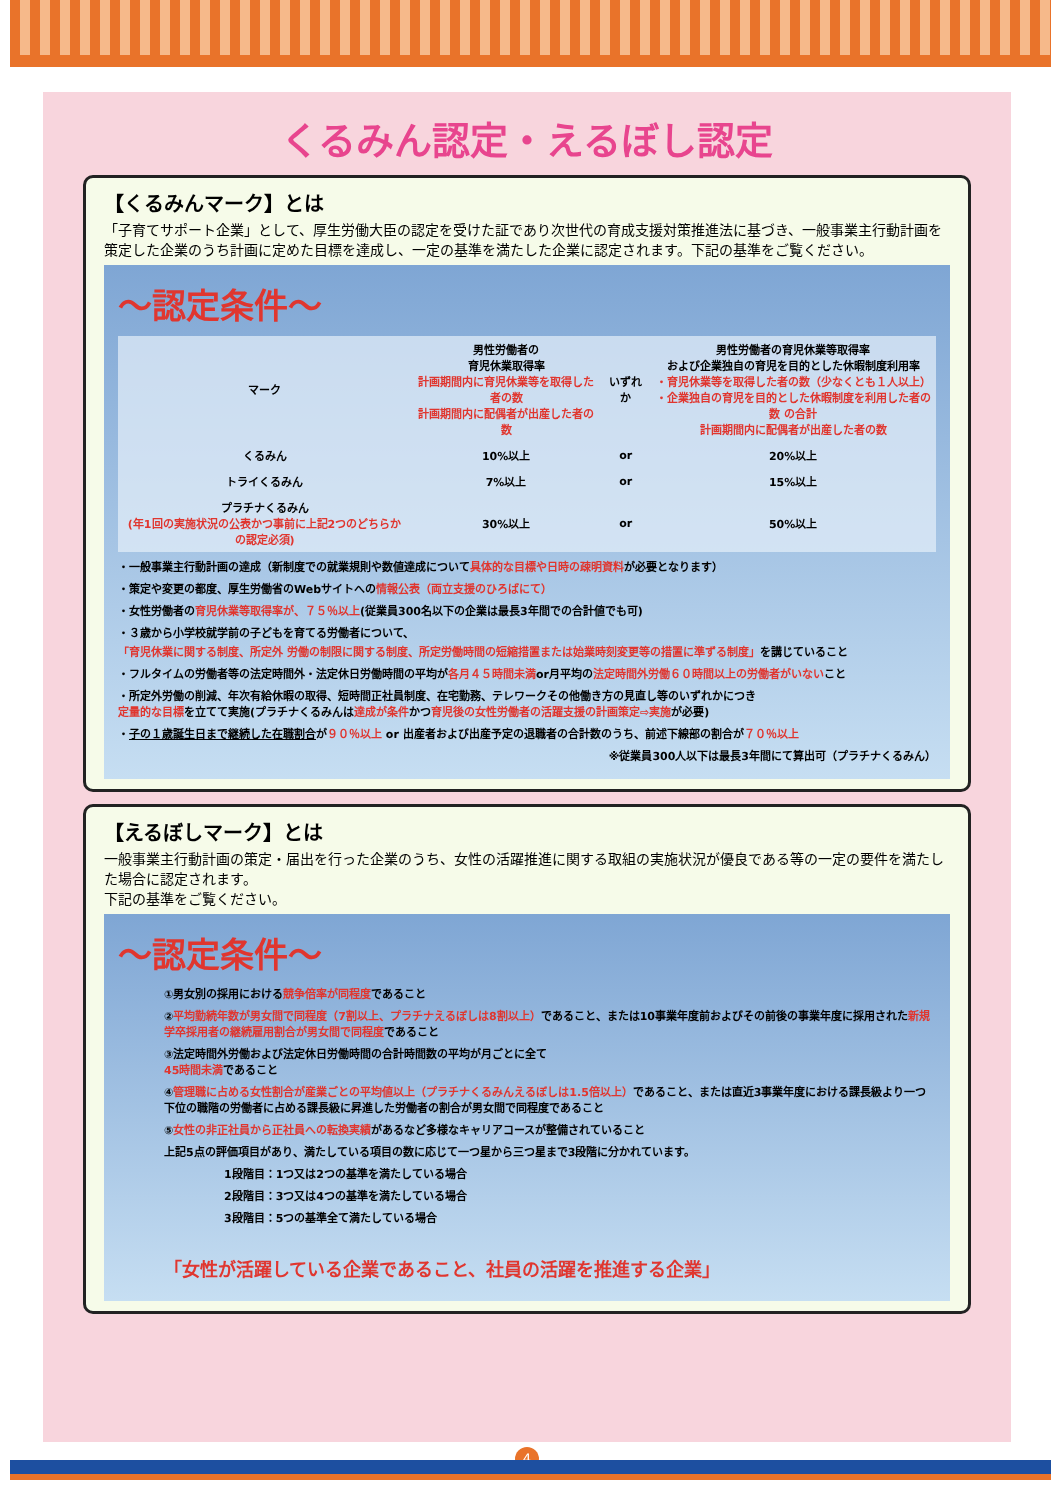くるみん認定・えるぼし認定
【くるみんマーク】とは
「子育てサポート企業」として、厚生労働大臣の認定を受けた証であり次世代の育成支援対策推進法に基づき、一般事業主行動計画を策定した企業のうち計画に定めた目標を達成し、一定の基準を満たした企業に認定されます。下記の基準をご覧ください。
～認定条件～
| マーク | 男性労働者の 育児休業取得率 計画期間内に育児休業等を取得した者の数 計画期間内に配偶者が出産した者の数 | いずれか | 男性労働者の育児休業等取得率 および企業独自の育児を目的とした休暇制度利用率 ・育児休業等を取得した者の数（少なくとも１人以上） ・企業独自の育児を目的とした休暇制度を利用した者の数 の合計 計画期間内に配偶者が出産した者の数 |
| --- | --- | --- | --- |
| くるみん | 10%以上 | or | 20%以上 |
| トライくるみん | 7%以上 | or | 15%以上 |
| プラチナくるみん (年1回の実施状況の公表かつ事前に上記2つのどちらかの認定必須) | 30%以上 | or | 50%以上 |
・一般事業主行動計画の達成（新制度での就業規則や数値達成について具体的な目標や日時の疎明資料が必要となります）
・策定や変更の都度、厚生労働省のWebサイトへの情報公表（両立支援のひろばにて）
・女性労働者の育児休業等取得率が、７５％以上(従業員300名以下の企業は最長3年間での合計値でも可)
・３歳から小学校就学前の子どもを育てる労働者について、
「育児休業に関する制度、所定外 労働の制限に関する制度、所定労働時間の短縮措置または始業時刻変更等の措置に準ずる制度」を講じていること
・フルタイムの労働者等の法定時間外・法定休日労働時間の平均が各月４５時間未満or月平均の法定時間外労働６０時間以上の労働者がいないこと
・所定外労働の削減、年次有給休暇の取得、短時間正社員制度、在宅勤務、テレワークその他働き方の見直し等のいずれかにつき
定量的な目標を立てて実施(プラチナくるみんは達成が条件かつ育児後の女性労働者の活躍支援の計画策定⇨実施が必要)
・子の１歳誕生日まで継続した在職割合が９０％以上 or 出産者および出産予定の退職者の合計数のうち、前述下線部の割合が７０％以上
※従業員300人以下は最長3年間にて算出可（プラチナくるみん）
【えるぼしマーク】とは
一般事業主行動計画の策定・届出を行った企業のうち、女性の活躍推進に関する取組の実施状況が優良である等の一定の要件を満たした場合に認定されます。
下記の基準をご覧ください。
～認定条件～
①男女別の採用における競争倍率が同程度であること
②平均勤続年数が男女間で同程度（7割以上、プラチナえるぼしは8割以上）であること、または10事業年度前およびその前後の事業年度に採用された新規学卒採用者の継続雇用割合が男女間で同程度であること
③法定時間外労働および法定休日労働時間の合計時間数の平均が月ごとに全て
45時間未満であること
④管理職に占める女性割合が産業ごとの平均値以上（プラチナくるみんえるぼしは1.5倍以上）であること、または直近3事業年度における課長級より一つ下位の職階の労働者に占める課長級に昇進した労働者の割合が男女間で同程度であること
⑤女性の非正社員から正社員への転換実績があるなど多様なキャリアコースが整備されていること
上記5点の評価項目があり、満たしている項目の数に応じて一つ星から三つ星まで3段階に分かれています。
1段階目：1つ又は2つの基準を満たしている場合
2段階目：3つ又は4つの基準を満たしている場合
3段階目：5つの基準全て満たしている場合
「女性が活躍している企業であること、社員の活躍を推進する企業」
4